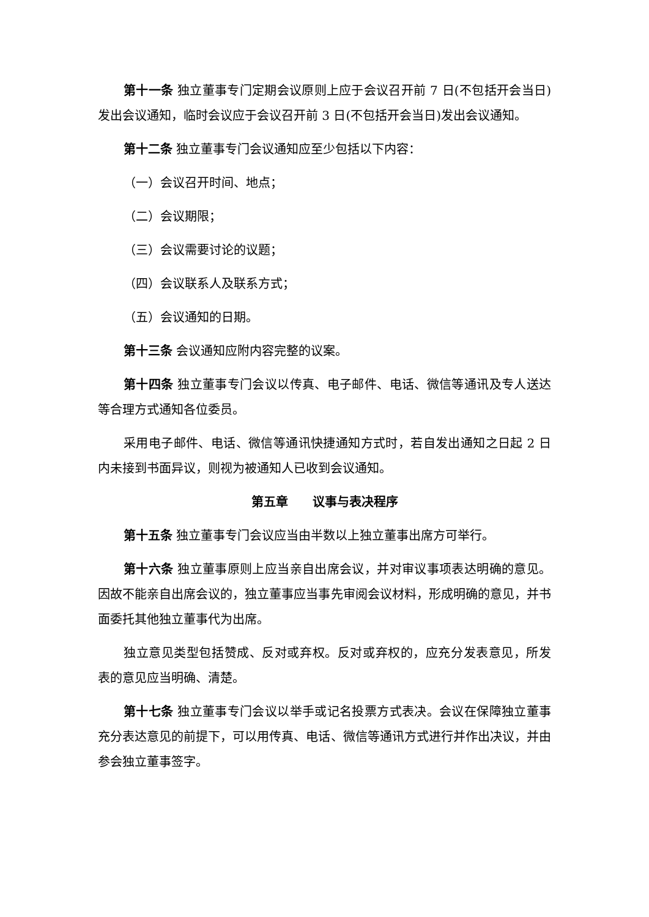第十一条 独立董事专门定期会议原则上应于会议召开前 7 日(不包括开会当日)发出会议通知，临时会议应于会议召开前 3 日(不包括开会当日)发出会议通知。
第十二条 独立董事专门会议通知应至少包括以下内容：
（一）会议召开时间、地点；
（二）会议期限；
（三）会议需要讨论的议题；
（四）会议联系人及联系方式；
（五）会议通知的日期。
第十三条 会议通知应附内容完整的议案。
第十四条 独立董事专门会议以传真、电子邮件、电话、微信等通讯及专人送达等合理方式通知各位委员。
采用电子邮件、电话、微信等通讯快捷通知方式时，若自发出通知之日起 2 日内未接到书面异议，则视为被通知人已收到会议通知。
第五章　　议事与表决程序
第十五条 独立董事专门会议应当由半数以上独立董事出席方可举行。
第十六条 独立董事原则上应当亲自出席会议，并对审议事项表达明确的意见。因故不能亲自出席会议的，独立董事应当事先审阅会议材料，形成明确的意见，并书面委托其他独立董事代为出席。
独立意见类型包括赞成、反对或弃权。反对或弃权的，应充分发表意见，所发表的意见应当明确、清楚。
第十七条 独立董事专门会议以举手或记名投票方式表决。会议在保障独立董事充分表达意见的前提下，可以用传真、电话、微信等通讯方式进行并作出决议，并由参会独立董事签字。